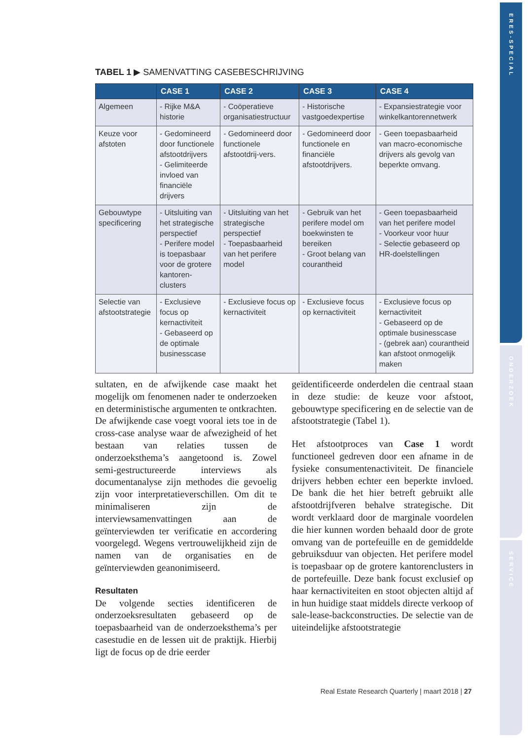ERES-SPECIAL
ONDERZOEK
SERVICE
TABEL 1 ▶ SAMENVATTING CASEBESCHRIJVING
| | CASE 1 | CASE 2 | CASE 3 | CASE 4 |
| --- | --- | --- | --- | --- |
| Algemeen | - Rijke M&A historie | - Coöperatieve organisatiestructuur | - Historische vastgoedexpertise | - Expansiestrategie voor winkelkantorennetwerk |
| Keuze voor afstoten | - Gedomineerd door functionele afstootdrijvers - Gelimiteerde invloed van financiële drijvers | - Gedomineerd door functionele afstootdrij-vers. | - Gedomineerd door functionele en financiële afstootdrijvers. | - Geen toepasbaarheid van macro-economische drijvers als gevolg van beperkte omvang. |
| Gebouwtype specificering | - Uitsluiting van het strategische perspectief - Perifere model is toepasbaar voor de grotere kantoren-clusters | - Uitsluiting van het strategische perspectief - Toepasbaarheid van het perifere model | - Gebruik van het perifere model om boekwinsten te bereiken - Groot belang van courantheid | - Geen toepasbaarheid van het perifere model - Voorkeur voor huur - Selectie gebaseerd op HR-doelstellingen |
| Selectie van afstootstrategie | - Exclusieve focus op kernactiviteit - Gebaseerd op de optimale businesscase | - Exclusieve focus op kernactiviteit | - Exclusieve focus op kernactiviteit | - Exclusieve focus op kernactiviteit - Gebaseerd op de optimale businesscase - (gebrek aan) courantheid kan afstoot onmogelijk maken |
sultaten, en de afwijkende case maakt het mogelijk om fenomenen nader te onderzoeken en deterministische argumenten te ontkrachten. De afwijkende case voegt vooral iets toe in de cross-case analyse waar de afwezigheid of het bestaan van relaties tussen de onderzoeksthema’s aangetoond is. Zowel semi-gestructureerde interviews als documentanalyse zijn methodes die gevoelig zijn voor interpretatieverschillen. Om dit te minimaliseren zijn de interviewsamenvattingen aan de geïnterviewden ter verificatie en accordering voorgelegd. Wegens vertrouwelijkheid zijn de namen van de organisaties en de geïnterviewden geanonimiseerd.
Resultaten
De volgende secties identificeren de onderzoeksresultaten gebaseerd op de toepasbaarheid van de onderzoeksthema’s per casestudie en de lessen uit de praktijk. Hierbij ligt de focus op de drie eerder
geïdentificeerde onderdelen die centraal staan in deze studie: de keuze voor afstoot, gebouwtype specificering en de selectie van de afstootstrategie (Tabel 1).
Het afstootproces van Case 1 wordt functioneel gedreven door een afname in de fysieke consumentenactiviteit. De financiele drijvers hebben echter een beperkte invloed. De bank die het hier betreft gebruikt alle afstootdrijfveren behalve strategische. Dit wordt verklaard door de marginale voordelen die hier kunnen worden behaald door de grote omvang van de portefeuille en de gemiddelde gebruiksduur van objecten. Het perifere model is toepasbaar op de grotere kantorenclusters in de portefeuille. Deze bank focust exclusief op haar kernactiviteiten en stoot objecten altijd af in hun huidige staat middels directe verkoop of sale-lease-backconstructies. De selectie van de uiteindelijke afstootstrategie
Real Estate Research Quarterly | maart 2018 | 27